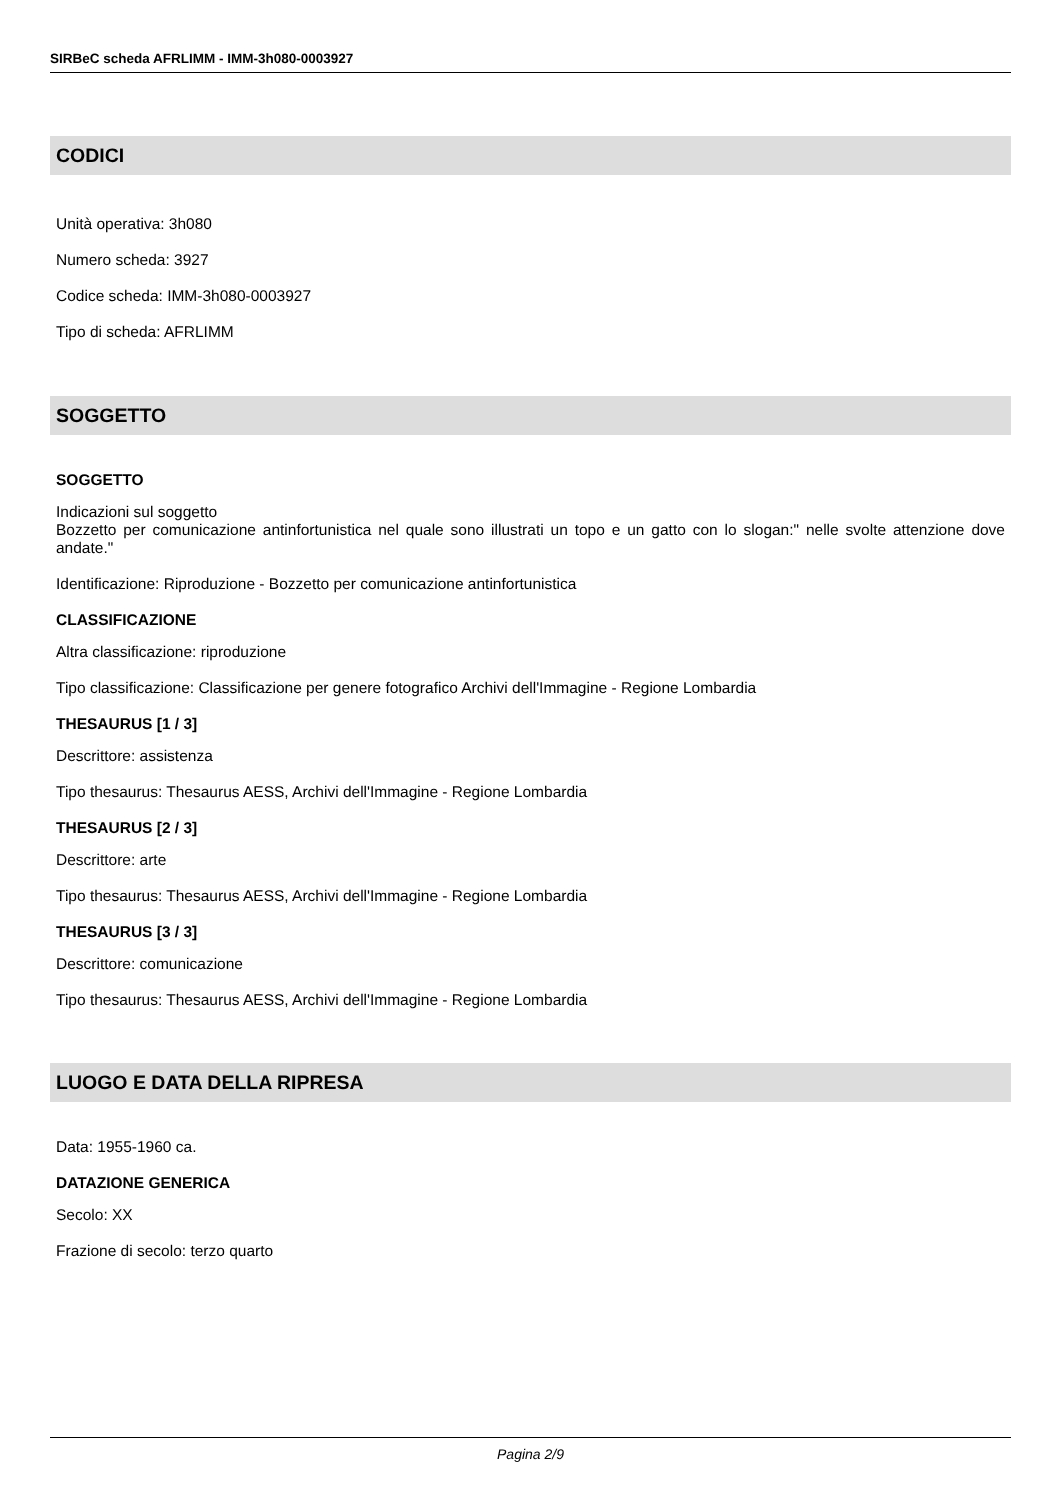SIRBeC scheda AFRLIMM - IMM-3h080-0003927
CODICI
Unità operativa: 3h080
Numero scheda: 3927
Codice scheda: IMM-3h080-0003927
Tipo di scheda: AFRLIMM
SOGGETTO
SOGGETTO
Indicazioni sul soggetto
Bozzetto per comunicazione antinfortunistica nel quale sono illustrati un topo e un gatto con lo slogan:" nelle svolte attenzione dove andate."
Identificazione: Riproduzione - Bozzetto per comunicazione antinfortunistica
CLASSIFICAZIONE
Altra classificazione: riproduzione
Tipo classificazione: Classificazione per genere fotografico Archivi dell'Immagine - Regione Lombardia
THESAURUS [1 / 3]
Descrittore: assistenza
Tipo thesaurus: Thesaurus AESS, Archivi dell'Immagine - Regione Lombardia
THESAURUS [2 / 3]
Descrittore: arte
Tipo thesaurus: Thesaurus AESS, Archivi dell'Immagine - Regione Lombardia
THESAURUS [3 / 3]
Descrittore: comunicazione
Tipo thesaurus: Thesaurus AESS, Archivi dell'Immagine - Regione Lombardia
LUOGO E DATA DELLA RIPRESA
Data: 1955-1960 ca.
DATAZIONE GENERICA
Secolo: XX
Frazione di secolo: terzo quarto
Pagina 2/9